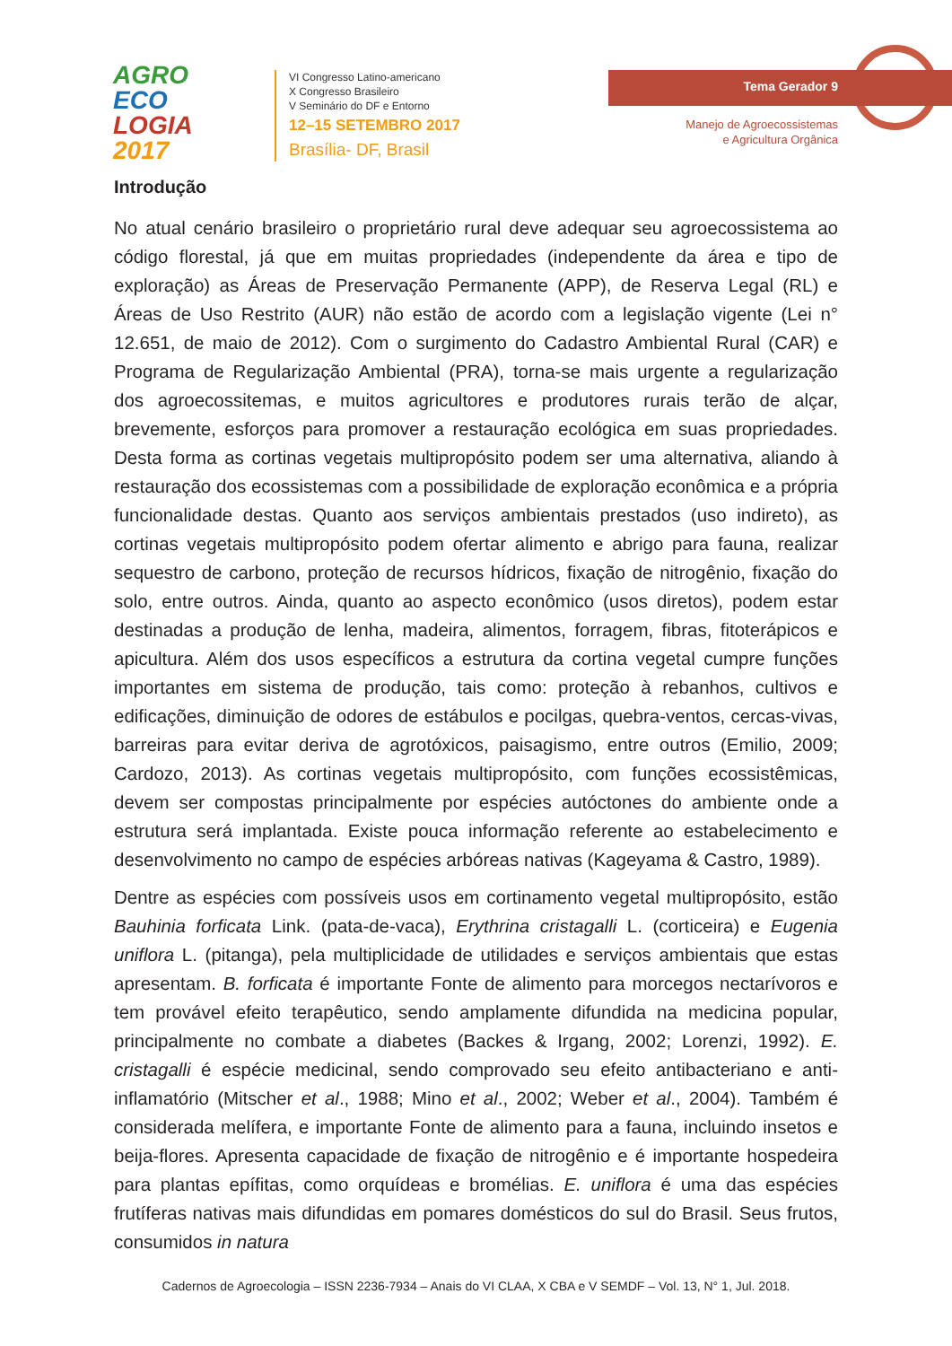AGRO
ECO
LOGIA
2017
VI Congresso Latino-americano
X Congresso Brasileiro
V Seminário do DF e Entorno
12–15 SETEMBRO 2017
Brasília- DF, Brasil
Tema Gerador 9
Manejo de Agroecossistemas
e Agricultura Orgânica
Introdução
No atual cenário brasileiro o proprietário rural deve adequar seu agroecossistema ao código florestal, já que em muitas propriedades (independente da área e tipo de exploração) as Áreas de Preservação Permanente (APP), de Reserva Legal (RL) e Áreas de Uso Restrito (AUR) não estão de acordo com a legislação vigente (Lei n° 12.651, de maio de 2012). Com o surgimento do Cadastro Ambiental Rural (CAR) e Programa de Regularização Ambiental (PRA), torna-se mais urgente a regularização dos agroecossitemas, e muitos agricultores e produtores rurais terão de alçar, brevemente, esforços para promover a restauração ecológica em suas propriedades. Desta forma as cortinas vegetais multipropósito podem ser uma alternativa, aliando à restauração dos ecossistemas com a possibilidade de exploração econômica e a própria funcionalidade destas. Quanto aos serviços ambientais prestados (uso indireto), as cortinas vegetais multipropósito podem ofertar alimento e abrigo para fauna, realizar sequestro de carbono, proteção de recursos hídricos, fixação de nitrogênio, fixação do solo, entre outros. Ainda, quanto ao aspecto econômico (usos diretos), podem estar destinadas a produção de lenha, madeira, alimentos, forragem, fibras, fitoterápicos e apicultura. Além dos usos específicos a estrutura da cortina vegetal cumpre funções importantes em sistema de produção, tais como: proteção à rebanhos, cultivos e edificações, diminuição de odores de estábulos e pocilgas, quebra-ventos, cercas-vivas, barreiras para evitar deriva de agrotóxicos, paisagismo, entre outros (Emilio, 2009; Cardozo, 2013). As cortinas vegetais multipropósito, com funções ecossistêmicas, devem ser compostas principalmente por espécies autóctones do ambiente onde a estrutura será implantada. Existe pouca informação referente ao estabelecimento e desenvolvimento no campo de espécies arbóreas nativas (Kageyama & Castro, 1989).
Dentre as espécies com possíveis usos em cortinamento vegetal multipropósito, estão Bauhinia forficata Link. (pata-de-vaca), Erythrina cristagalli L. (corticeira) e Eugenia uniflora L. (pitanga), pela multiplicidade de utilidades e serviços ambientais que estas apresentam. B. forficata é importante Fonte de alimento para morcegos nectarívoros e tem provável efeito terapêutico, sendo amplamente difundida na medicina popular, principalmente no combate a diabetes (Backes & Irgang, 2002; Lorenzi, 1992). E. cristagalli é espécie medicinal, sendo comprovado seu efeito antibacteriano e anti-inflamatório (Mitscher et al., 1988; Mino et al., 2002; Weber et al., 2004). Também é considerada melífera, e importante Fonte de alimento para a fauna, incluindo insetos e beija-flores. Apresenta capacidade de fixação de nitrogênio e é importante hospedeira para plantas epífitas, como orquídeas e bromélias. E. uniflora é uma das espécies frutíferas nativas mais difundidas em pomares domésticos do sul do Brasil. Seus frutos, consumidos in natura
Cadernos de Agroecologia – ISSN 2236-7934 – Anais do VI CLAA, X CBA e V SEMDF – Vol. 13, N° 1, Jul. 2018.